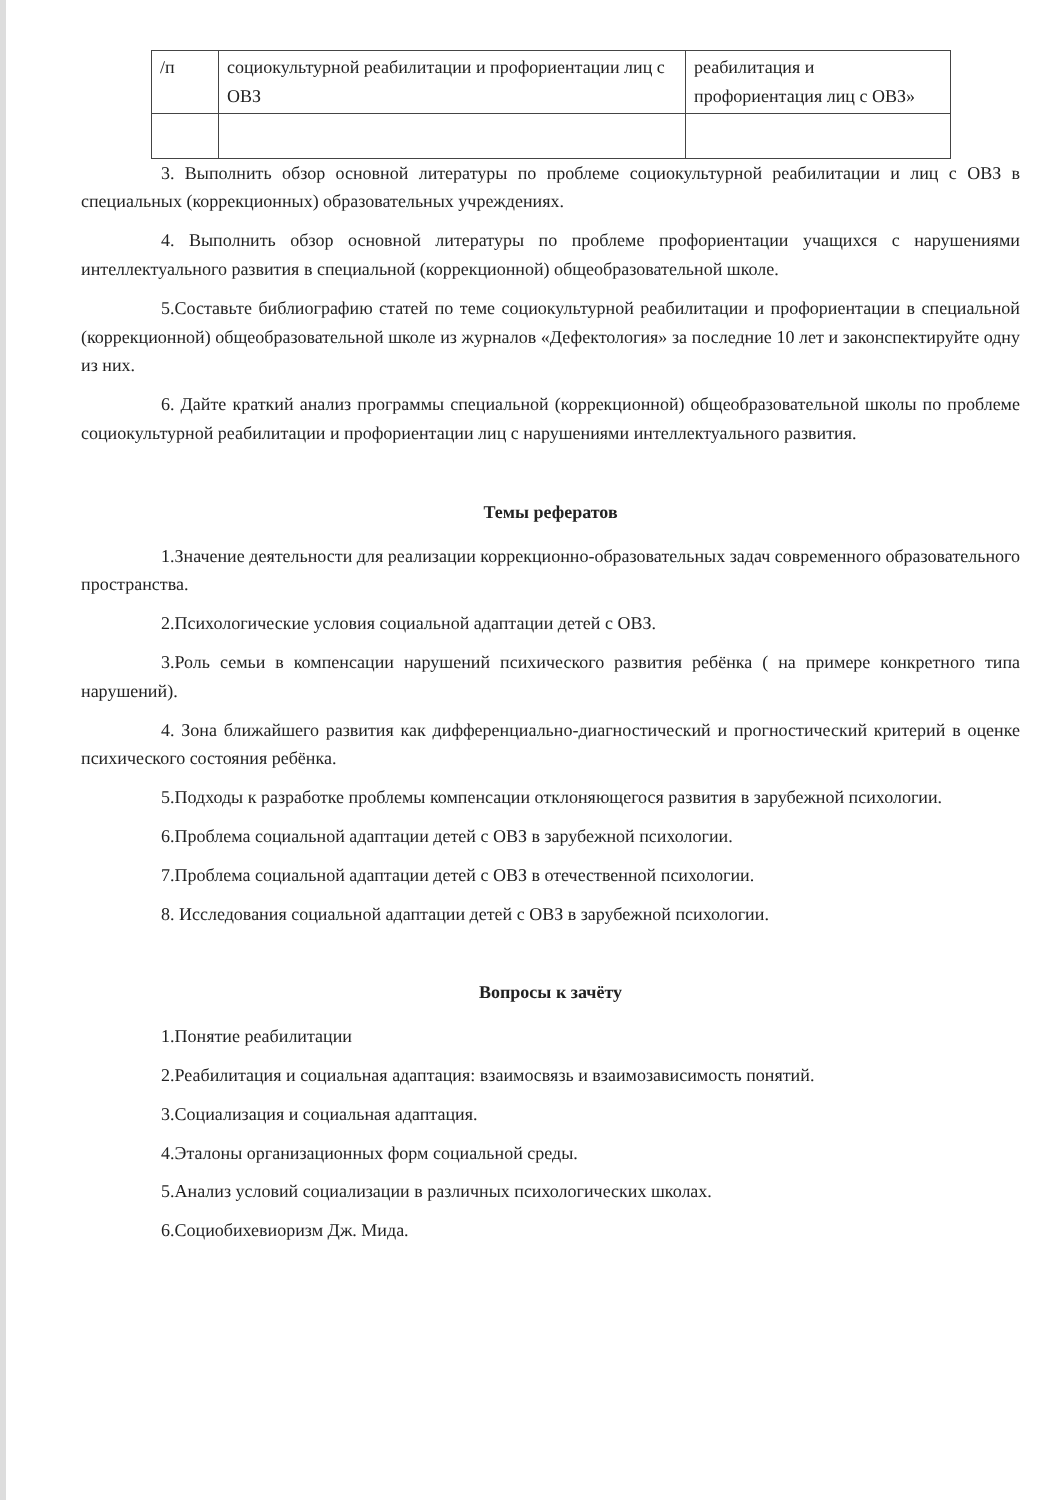| /п | социокультурной реабилитации и профориентации лиц с ОВЗ | реабилитация и профориентация лиц с ОВЗ» |
3. Выполнить обзор основной литературы по проблеме социокультурной реабилитации и лиц с ОВЗ в специальных (коррекционных) образовательных учреждениях.
4. Выполнить обзор основной литературы по проблеме профориентации учащихся с нарушениями интеллектуального развития в специальной (коррекционной) общеобразовательной школе.
5.Составьте библиографию статей по теме социокультурной реабилитации и профориентации в специальной (коррекционной) общеобразовательной школе из журналов «Дефектология» за последние 10 лет и законспектируйте одну из них.
6. Дайте краткий анализ программы специальной (коррекционной) общеобразовательной школы по проблеме социокультурной реабилитации и профориентации лиц с нарушениями интеллектуального развития.
Темы рефератов
1.Значение деятельности для реализации коррекционно-образовательных задач современного образовательного пространства.
2.Психологические условия социальной адаптации детей с ОВЗ.
3.Роль семьи в компенсации нарушений психического развития ребёнка ( на примере конкретного типа нарушений).
4. Зона ближайшего развития как дифференциально-диагностический и прогностический критерий в оценке психического состояния ребёнка.
5.Подходы к разработке проблемы компенсации отклоняющегося развития в зарубежной психологии.
6.Проблема социальной адаптации детей с ОВЗ в зарубежной психологии.
7.Проблема социальной адаптации детей с ОВЗ в отечественной психологии.
8. Исследования социальной адаптации детей с ОВЗ в зарубежной психологии.
Вопросы к зачёту
1.Понятие реабилитации
2.Реабилитация и социальная адаптация: взаимосвязь и взаимозависимость понятий.
3.Социализация и социальная адаптация.
4.Эталоны организационных форм социальной среды.
5.Анализ условий социализации в различных психологических школах.
6.Социобихевиоризм Дж. Мида.